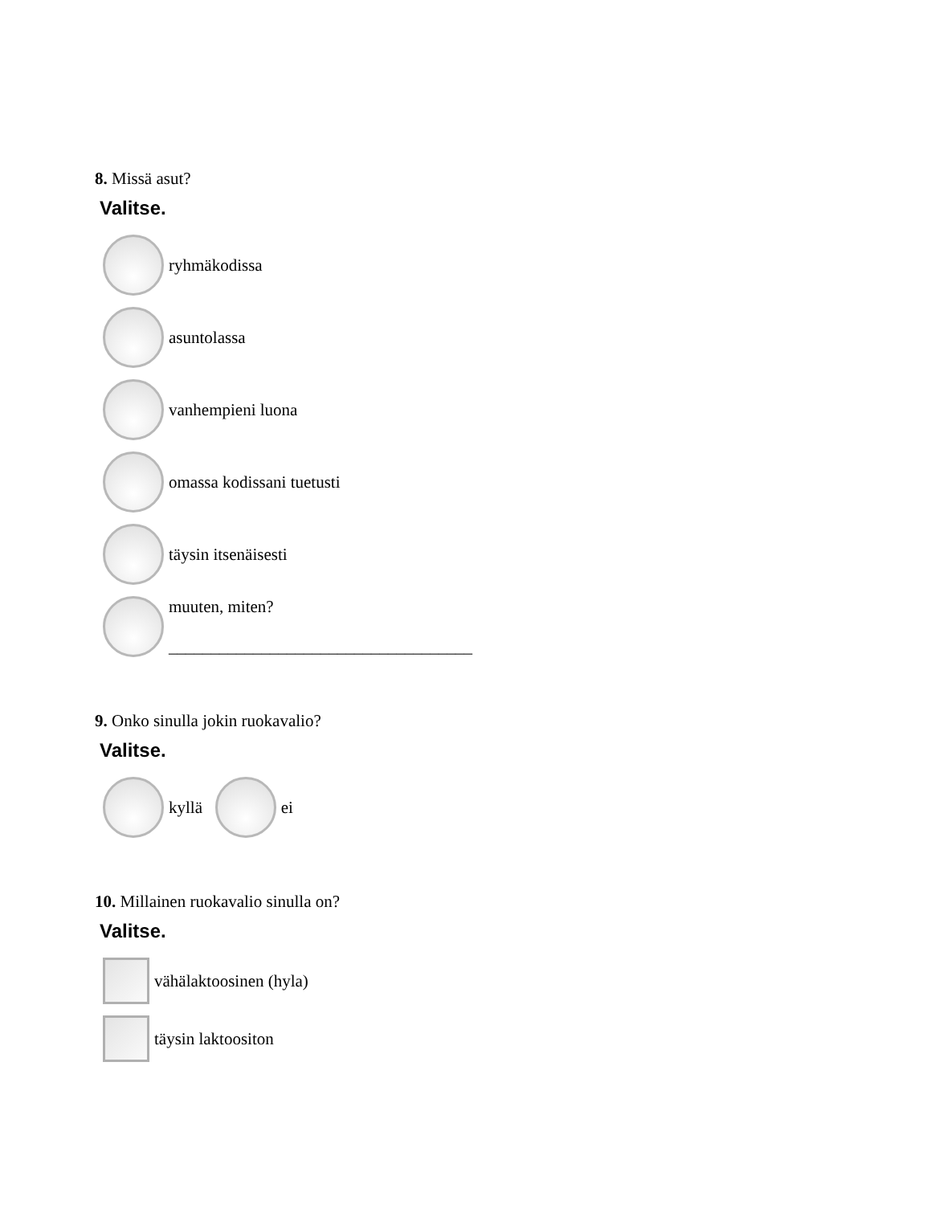8. Missä asut?
Valitse.
ryhmäkodissa
asuntolassa
vanhempieni luona
omassa kodissani tuetusti
täysin itsenäisesti
muuten, miten?
____________________________________
9. Onko sinulla jokin ruokavalio?
Valitse.
kyllä ei
10. Millainen ruokavalio sinulla on?
Valitse.
vähälaktoosinen (hyla)
täysin laktoositon